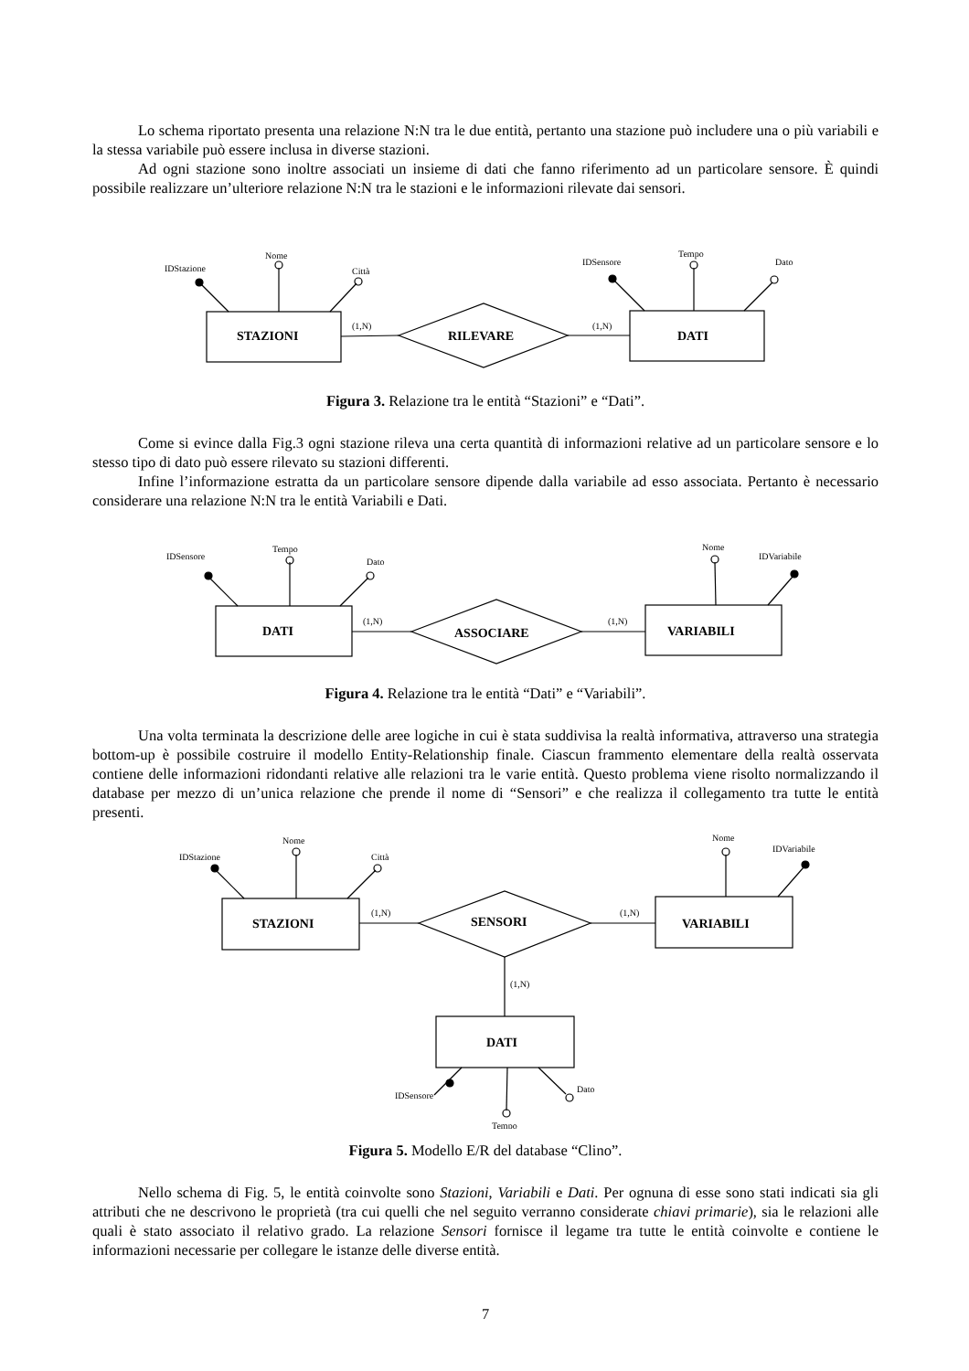Lo schema riportato presenta una relazione N:N tra le due entità, pertanto una stazione può includere una o più variabili e la stessa variabile può essere inclusa in diverse stazioni.
Ad ogni stazione sono inoltre associati un insieme di dati che fanno riferimento ad un particolare sensore. È quindi possibile realizzare un’ulteriore relazione N:N tra le stazioni e le informazioni rilevate dai sensori.
IDStazione
Nome
Città
IDSensore
Tempo
Dato
(1,N)
(1,N)
STAZIONI
RILEVARE
DATI
Figura 3. Relazione tra le entità “Stazioni” e “Dati”.
Come si evince dalla Fig.3 ogni stazione rileva una certa quantità di informazioni relative ad un particolare sensore e lo stesso tipo di dato può essere rilevato su stazioni differenti.
Infine l’informazione estratta da un particolare sensore dipende dalla variabile ad esso associata. Pertanto è necessario considerare una relazione N:N tra le entità Variabili e Dati.
IDSensore
Tempo
Dato
Nome
IDVariabile
(1,N)
(1,N)
DATI
ASSOCIARE
VARIABILI
Figura 4. Relazione tra le entità “Dati” e “Variabili”.
Una volta terminata la descrizione delle aree logiche in cui è stata suddivisa la realtà informativa, attraverso una strategia bottom-up è possibile costruire il modello Entity-Relationship finale. Ciascun frammento elementare della realtà osservata contiene delle informazioni ridondanti relative alle relazioni tra le varie entità. Questo problema viene risolto normalizzando il database per mezzo di un’unica relazione che prende il nome di “Sensori” e che realizza il collegamento tra tutte le entità presenti.
IDStazione
Nome
Città
Nome
IDVariabile
(1,N)
(1,N)
(1,N)
IDSensore
Tempo
Dato
STAZIONI
SENSORI
VARIABILI
DATI
Figura 5. Modello E/R del database “Clino”.
Nello schema di Fig. 5, le entità coinvolte sono Stazioni, Variabili e Dati. Per ognuna di esse sono stati indicati sia gli attributi che ne descrivono le proprietà (tra cui quelli che nel seguito verranno considerate chiavi primarie), sia le relazioni alle quali è stato associato il relativo grado. La relazione Sensori fornisce il legame tra tutte le entità coinvolte e contiene le informazioni necessarie per collegare le istanze delle diverse entità.
7